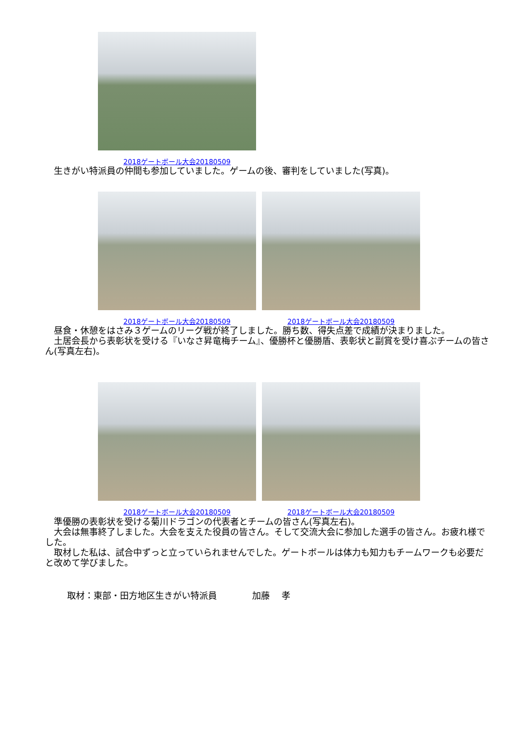2018ゲートボール大会20180509
　生きがい特派員の仲間も参加していました。ゲームの後、審判をしていました(写真)。
2018ゲートボール大会20180509 2018ゲートボール大会20180509
　昼食・休憩をはさみ３ゲームのリーグ戦が終了しました。勝ち数、得失点差で成績が決まりました。
　土居会長から表彰状を受ける『いなさ昇竜梅チーム』、優勝杯と優勝盾、表彰状と副賞を受け喜ぶチームの皆さん(写真左右)。
2018ゲートボール大会20180509 2018ゲートボール大会20180509
　準優勝の表彰状を受ける菊川ドラゴンの代表者とチームの皆さん(写真左右)。
　大会は無事終了しました。大会を支えた役員の皆さん。そして交流大会に参加した選手の皆さん。お疲れ様でした。
　取材した私は、試合中ずっと立っていられませんでした。ゲートボールは体力も知力もチームワークも必要だと改めて学びました。
取材：東部・田方地区生きがい特派員　　　　加藤　 孝